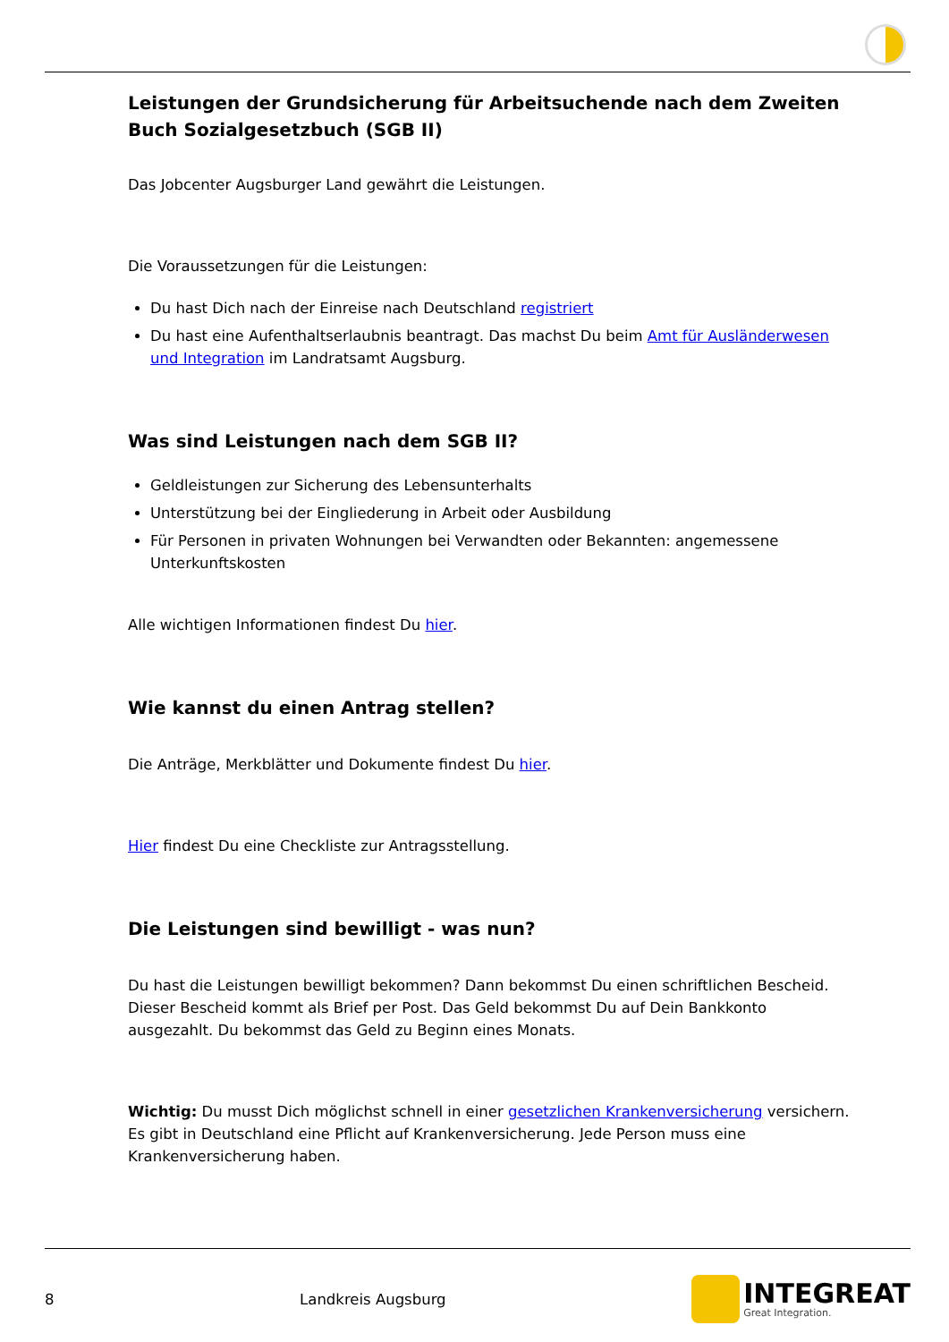Leistungen der Grundsicherung für Arbeitsuchende nach dem Zweiten Buch Sozialgesetzbuch (SGB II)
Das Jobcenter Augsburger Land gewährt die Leistungen.
Die Voraussetzungen für die Leistungen:
Du hast Dich nach der Einreise nach Deutschland registriert
Du hast eine Aufenthaltserlaubnis beantragt. Das machst Du beim Amt für Ausländerwesen und Integration im Landratsamt Augsburg.
Was sind Leistungen nach dem SGB II?
Geldleistungen zur Sicherung des Lebensunterhalts
Unterstützung bei der Eingliederung in Arbeit oder Ausbildung
Für Personen in privaten Wohnungen bei Verwandten oder Bekannten: angemessene Unterkunftskosten
Alle wichtigen Informationen findest Du hier.
Wie kannst du einen Antrag stellen?
Die Anträge, Merkblätter und Dokumente findest Du hier.
Hier findest Du eine Checkliste zur Antragsstellung.
Die Leistungen sind bewilligt - was nun?
Du hast die Leistungen bewilligt bekommen? Dann bekommst Du einen schriftlichen Bescheid. Dieser Bescheid kommt als Brief per Post. Das Geld bekommst Du auf Dein Bankkonto ausgezahlt. Du bekommst das Geld zu Beginn eines Monats.
Wichtig: Du musst Dich möglichst schnell in einer gesetzlichen Krankenversicherung versichern. Es gibt in Deutschland eine Pflicht auf Krankenversicherung. Jede Person muss eine Krankenversicherung haben.
8 Landkreis Augsburg
INTEGREAT
Great Integration.